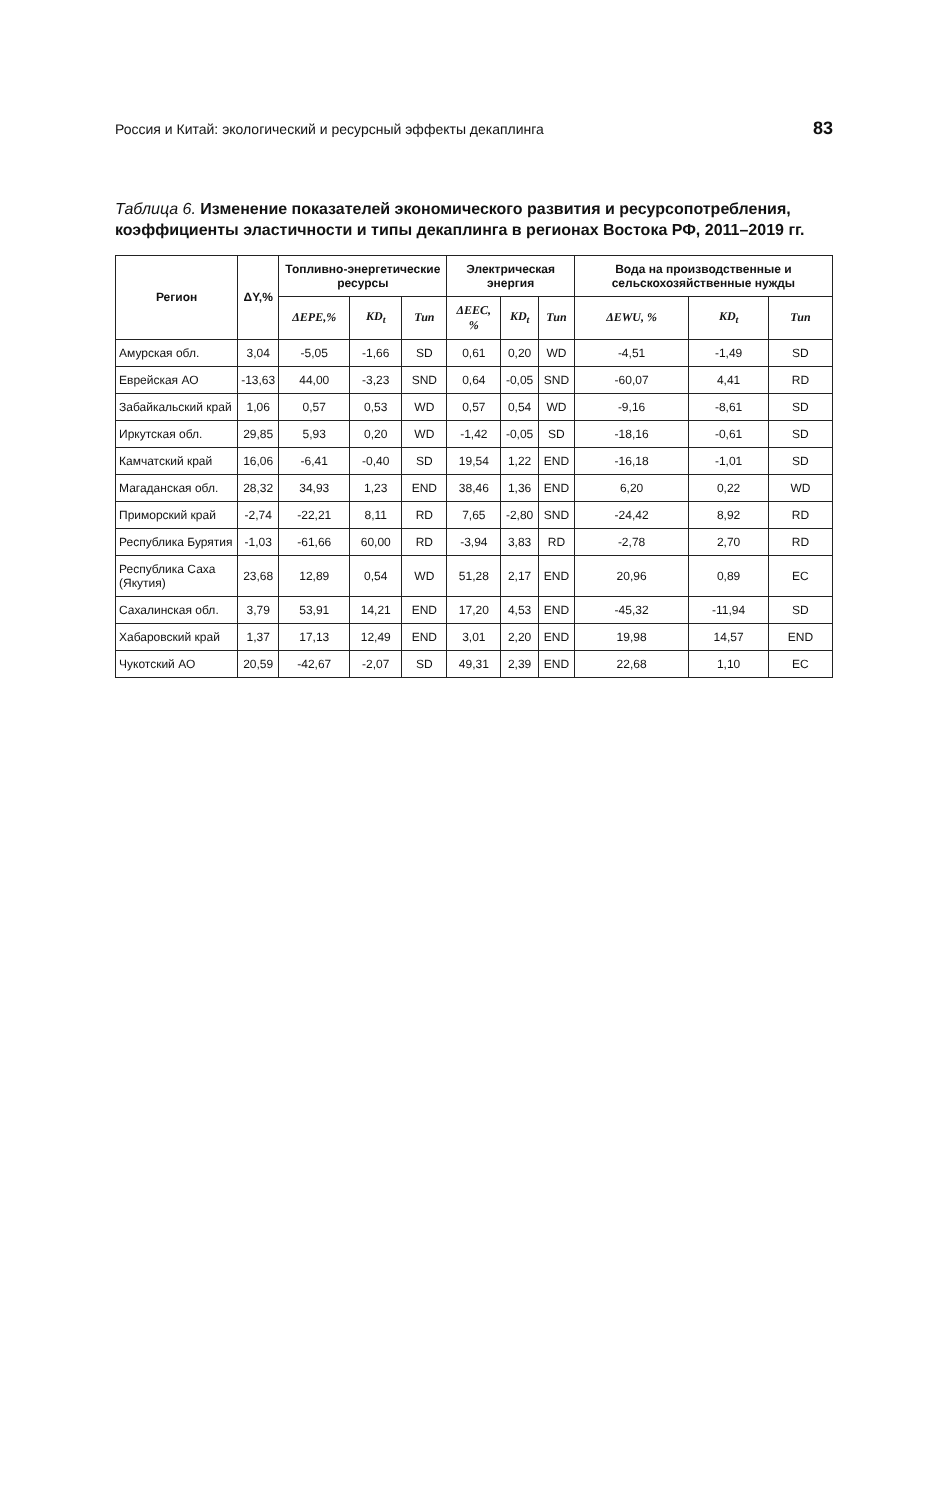Россия и Китай: экологический и ресурсный эффекты декаплинга 83
Таблица 6. Изменение показателей экономического развития и ресурсопотребления, коэффициенты эластичности и типы декаплинга в регионах Востока РФ, 2011–2019 гг.
| Регион | ΔY,% | Топливно-энергетические ресурсы | | | Электрическая энергия | | | Вода на производственные и сельскохозяйственные нужды | | |
| --- | --- | --- | --- | --- | --- | --- | --- | --- | --- | --- |
| | | ΔEPE,% | KD<sub>t</sub> | Тип | ΔEEC, % | KD<sub>t</sub> | Тип | ΔEWU, % | KD<sub>t</sub> | Тип |
| Амурская обл. | 3,04 | -5,05 | -1,66 | SD | 0,61 | 0,20 | WD | -4,51 | -1,49 | SD |
| Еврейская АО | -13,63 | 44,00 | -3,23 | SND | 0,64 | -0,05 | SND | -60,07 | 4,41 | RD |
| Забайкальский край | 1,06 | 0,57 | 0,53 | WD | 0,57 | 0,54 | WD | -9,16 | -8,61 | SD |
| Иркутская обл. | 29,85 | 5,93 | 0,20 | WD | -1,42 | -0,05 | SD | -18,16 | -0,61 | SD |
| Камчатский край | 16,06 | -6,41 | -0,40 | SD | 19,54 | 1,22 | END | -16,18 | -1,01 | SD |
| Магаданская обл. | 28,32 | 34,93 | 1,23 | END | 38,46 | 1,36 | END | 6,20 | 0,22 | WD |
| Приморский край | -2,74 | -22,21 | 8,11 | RD | 7,65 | -2,80 | SND | -24,42 | 8,92 | RD |
| Республика Бурятия | -1,03 | -61,66 | 60,00 | RD | -3,94 | 3,83 | RD | -2,78 | 2,70 | RD |
| Республика Саха (Якутия) | 23,68 | 12,89 | 0,54 | WD | 51,28 | 2,17 | END | 20,96 | 0,89 | EC |
| Сахалинская обл. | 3,79 | 53,91 | 14,21 | END | 17,20 | 4,53 | END | -45,32 | -11,94 | SD |
| Хабаровский край | 1,37 | 17,13 | 12,49 | END | 3,01 | 2,20 | END | 19,98 | 14,57 | END |
| Чукотский АО | 20,59 | -42,67 | -2,07 | SD | 49,31 | 2,39 | END | 22,68 | 1,10 | EC |